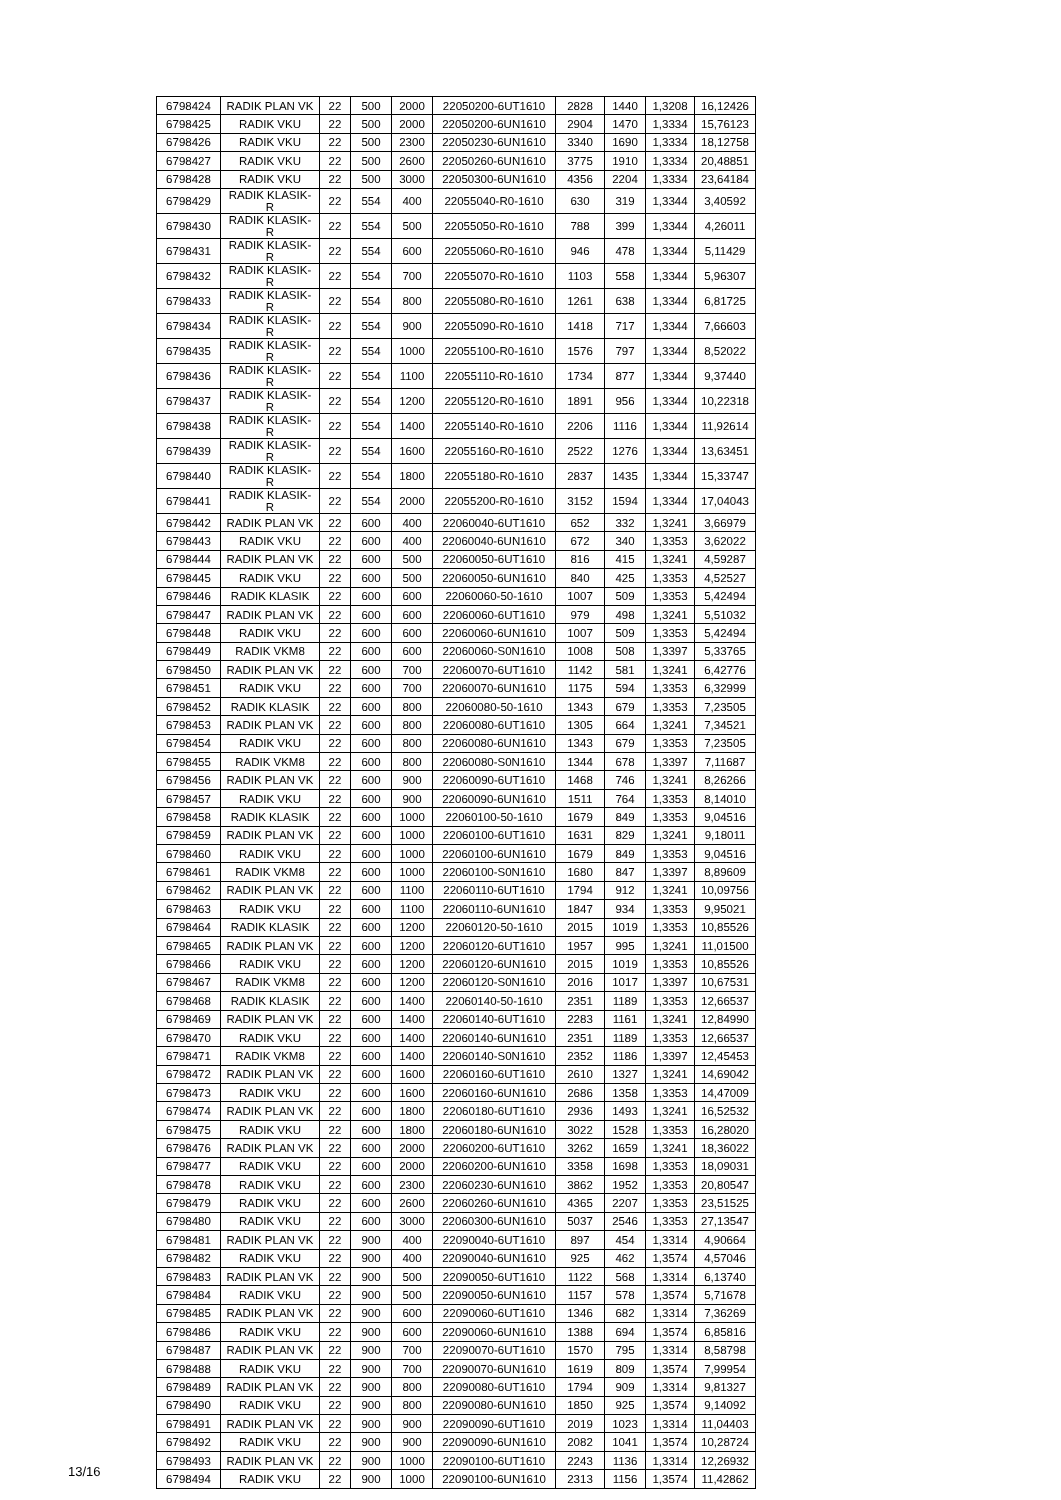| 6798424 | RADIK PLAN VK | 22 | 500 | 2000 | 22050200-6UT1610 | 2828 | 1440 | 1,3208 | 16,12426 |
| 6798425 | RADIK VKU | 22 | 500 | 2000 | 22050200-6UN1610 | 2904 | 1470 | 1,3334 | 15,76123 |
| 6798426 | RADIK VKU | 22 | 500 | 2300 | 22050230-6UN1610 | 3340 | 1690 | 1,3334 | 18,12758 |
| 6798427 | RADIK VKU | 22 | 500 | 2600 | 22050260-6UN1610 | 3775 | 1910 | 1,3334 | 20,48851 |
| 6798428 | RADIK VKU | 22 | 500 | 3000 | 22050300-6UN1610 | 4356 | 2204 | 1,3334 | 23,64184 |
| 6798429 | RADIK KLASIK-R | 22 | 554 | 400 | 22055040-R0-1610 | 630 | 319 | 1,3344 | 3,40592 |
| 6798430 | RADIK KLASIK-R | 22 | 554 | 500 | 22055050-R0-1610 | 788 | 399 | 1,3344 | 4,26011 |
| 6798431 | RADIK KLASIK-R | 22 | 554 | 600 | 22055060-R0-1610 | 946 | 478 | 1,3344 | 5,11429 |
| 6798432 | RADIK KLASIK-R | 22 | 554 | 700 | 22055070-R0-1610 | 1103 | 558 | 1,3344 | 5,96307 |
| 6798433 | RADIK KLASIK-R | 22 | 554 | 800 | 22055080-R0-1610 | 1261 | 638 | 1,3344 | 6,81725 |
| 6798434 | RADIK KLASIK-R | 22 | 554 | 900 | 22055090-R0-1610 | 1418 | 717 | 1,3344 | 7,66603 |
| 6798435 | RADIK KLASIK-R | 22 | 554 | 1000 | 22055100-R0-1610 | 1576 | 797 | 1,3344 | 8,52022 |
| 6798436 | RADIK KLASIK-R | 22 | 554 | 1100 | 22055110-R0-1610 | 1734 | 877 | 1,3344 | 9,37440 |
| 6798437 | RADIK KLASIK-R | 22 | 554 | 1200 | 22055120-R0-1610 | 1891 | 956 | 1,3344 | 10,22318 |
| 6798438 | RADIK KLASIK-R | 22 | 554 | 1400 | 22055140-R0-1610 | 2206 | 1116 | 1,3344 | 11,92614 |
| 6798439 | RADIK KLASIK-R | 22 | 554 | 1600 | 22055160-R0-1610 | 2522 | 1276 | 1,3344 | 13,63451 |
| 6798440 | RADIK KLASIK-R | 22 | 554 | 1800 | 22055180-R0-1610 | 2837 | 1435 | 1,3344 | 15,33747 |
| 6798441 | RADIK KLASIK-R | 22 | 554 | 2000 | 22055200-R0-1610 | 3152 | 1594 | 1,3344 | 17,04043 |
| 6798442 | RADIK PLAN VK | 22 | 600 | 400 | 22060040-6UT1610 | 652 | 332 | 1,3241 | 3,66979 |
| 6798443 | RADIK VKU | 22 | 600 | 400 | 22060040-6UN1610 | 672 | 340 | 1,3353 | 3,62022 |
| 6798444 | RADIK PLAN VK | 22 | 600 | 500 | 22060050-6UT1610 | 816 | 415 | 1,3241 | 4,59287 |
| 6798445 | RADIK VKU | 22 | 600 | 500 | 22060050-6UN1610 | 840 | 425 | 1,3353 | 4,52527 |
| 6798446 | RADIK KLASIK | 22 | 600 | 600 | 22060060-50-1610 | 1007 | 509 | 1,3353 | 5,42494 |
| 6798447 | RADIK PLAN VK | 22 | 600 | 600 | 22060060-6UT1610 | 979 | 498 | 1,3241 | 5,51032 |
| 6798448 | RADIK VKU | 22 | 600 | 600 | 22060060-6UN1610 | 1007 | 509 | 1,3353 | 5,42494 |
| 6798449 | RADIK VKM8 | 22 | 600 | 600 | 22060060-S0N1610 | 1008 | 508 | 1,3397 | 5,33765 |
| 6798450 | RADIK PLAN VK | 22 | 600 | 700 | 22060070-6UT1610 | 1142 | 581 | 1,3241 | 6,42776 |
| 6798451 | RADIK VKU | 22 | 600 | 700 | 22060070-6UN1610 | 1175 | 594 | 1,3353 | 6,32999 |
| 6798452 | RADIK KLASIK | 22 | 600 | 800 | 22060080-50-1610 | 1343 | 679 | 1,3353 | 7,23505 |
| 6798453 | RADIK PLAN VK | 22 | 600 | 800 | 22060080-6UT1610 | 1305 | 664 | 1,3241 | 7,34521 |
| 6798454 | RADIK VKU | 22 | 600 | 800 | 22060080-6UN1610 | 1343 | 679 | 1,3353 | 7,23505 |
| 6798455 | RADIK VKM8 | 22 | 600 | 800 | 22060080-S0N1610 | 1344 | 678 | 1,3397 | 7,11687 |
| 6798456 | RADIK PLAN VK | 22 | 600 | 900 | 22060090-6UT1610 | 1468 | 746 | 1,3241 | 8,26266 |
| 6798457 | RADIK VKU | 22 | 600 | 900 | 22060090-6UN1610 | 1511 | 764 | 1,3353 | 8,14010 |
| 6798458 | RADIK KLASIK | 22 | 600 | 1000 | 22060100-50-1610 | 1679 | 849 | 1,3353 | 9,04516 |
| 6798459 | RADIK PLAN VK | 22 | 600 | 1000 | 22060100-6UT1610 | 1631 | 829 | 1,3241 | 9,18011 |
| 6798460 | RADIK VKU | 22 | 600 | 1000 | 22060100-6UN1610 | 1679 | 849 | 1,3353 | 9,04516 |
| 6798461 | RADIK VKM8 | 22 | 600 | 1000 | 22060100-S0N1610 | 1680 | 847 | 1,3397 | 8,89609 |
| 6798462 | RADIK PLAN VK | 22 | 600 | 1100 | 22060110-6UT1610 | 1794 | 912 | 1,3241 | 10,09756 |
| 6798463 | RADIK VKU | 22 | 600 | 1100 | 22060110-6UN1610 | 1847 | 934 | 1,3353 | 9,95021 |
| 6798464 | RADIK KLASIK | 22 | 600 | 1200 | 22060120-50-1610 | 2015 | 1019 | 1,3353 | 10,85526 |
| 6798465 | RADIK PLAN VK | 22 | 600 | 1200 | 22060120-6UT1610 | 1957 | 995 | 1,3241 | 11,01500 |
| 6798466 | RADIK VKU | 22 | 600 | 1200 | 22060120-6UN1610 | 2015 | 1019 | 1,3353 | 10,85526 |
| 6798467 | RADIK VKM8 | 22 | 600 | 1200 | 22060120-S0N1610 | 2016 | 1017 | 1,3397 | 10,67531 |
| 6798468 | RADIK KLASIK | 22 | 600 | 1400 | 22060140-50-1610 | 2351 | 1189 | 1,3353 | 12,66537 |
| 6798469 | RADIK PLAN VK | 22 | 600 | 1400 | 22060140-6UT1610 | 2283 | 1161 | 1,3241 | 12,84990 |
| 6798470 | RADIK VKU | 22 | 600 | 1400 | 22060140-6UN1610 | 2351 | 1189 | 1,3353 | 12,66537 |
| 6798471 | RADIK VKM8 | 22 | 600 | 1400 | 22060140-S0N1610 | 2352 | 1186 | 1,3397 | 12,45453 |
| 6798472 | RADIK PLAN VK | 22 | 600 | 1600 | 22060160-6UT1610 | 2610 | 1327 | 1,3241 | 14,69042 |
| 6798473 | RADIK VKU | 22 | 600 | 1600 | 22060160-6UN1610 | 2686 | 1358 | 1,3353 | 14,47009 |
| 6798474 | RADIK PLAN VK | 22 | 600 | 1800 | 22060180-6UT1610 | 2936 | 1493 | 1,3241 | 16,52532 |
| 6798475 | RADIK VKU | 22 | 600 | 1800 | 22060180-6UN1610 | 3022 | 1528 | 1,3353 | 16,28020 |
| 6798476 | RADIK PLAN VK | 22 | 600 | 2000 | 22060200-6UT1610 | 3262 | 1659 | 1,3241 | 18,36022 |
| 6798477 | RADIK VKU | 22 | 600 | 2000 | 22060200-6UN1610 | 3358 | 1698 | 1,3353 | 18,09031 |
| 6798478 | RADIK VKU | 22 | 600 | 2300 | 22060230-6UN1610 | 3862 | 1952 | 1,3353 | 20,80547 |
| 6798479 | RADIK VKU | 22 | 600 | 2600 | 22060260-6UN1610 | 4365 | 2207 | 1,3353 | 23,51525 |
| 6798480 | RADIK VKU | 22 | 600 | 3000 | 22060300-6UN1610 | 5037 | 2546 | 1,3353 | 27,13547 |
| 6798481 | RADIK PLAN VK | 22 | 900 | 400 | 22090040-6UT1610 | 897 | 454 | 1,3314 | 4,90664 |
| 6798482 | RADIK VKU | 22 | 900 | 400 | 22090040-6UN1610 | 925 | 462 | 1,3574 | 4,57046 |
| 6798483 | RADIK PLAN VK | 22 | 900 | 500 | 22090050-6UT1610 | 1122 | 568 | 1,3314 | 6,13740 |
| 6798484 | RADIK VKU | 22 | 900 | 500 | 22090050-6UN1610 | 1157 | 578 | 1,3574 | 5,71678 |
| 6798485 | RADIK PLAN VK | 22 | 900 | 600 | 22090060-6UT1610 | 1346 | 682 | 1,3314 | 7,36269 |
| 6798486 | RADIK VKU | 22 | 900 | 600 | 22090060-6UN1610 | 1388 | 694 | 1,3574 | 6,85816 |
| 6798487 | RADIK PLAN VK | 22 | 900 | 700 | 22090070-6UT1610 | 1570 | 795 | 1,3314 | 8,58798 |
| 6798488 | RADIK VKU | 22 | 900 | 700 | 22090070-6UN1610 | 1619 | 809 | 1,3574 | 7,99954 |
| 6798489 | RADIK PLAN VK | 22 | 900 | 800 | 22090080-6UT1610 | 1794 | 909 | 1,3314 | 9,81327 |
| 6798490 | RADIK VKU | 22 | 900 | 800 | 22090080-6UN1610 | 1850 | 925 | 1,3574 | 9,14092 |
| 6798491 | RADIK PLAN VK | 22 | 900 | 900 | 22090090-6UT1610 | 2019 | 1023 | 1,3314 | 11,04403 |
| 6798492 | RADIK VKU | 22 | 900 | 900 | 22090090-6UN1610 | 2082 | 1041 | 1,3574 | 10,28724 |
| 6798493 | RADIK PLAN VK | 22 | 900 | 1000 | 22090100-6UT1610 | 2243 | 1136 | 1,3314 | 12,26932 |
| 6798494 | RADIK VKU | 22 | 900 | 1000 | 22090100-6UN1610 | 2313 | 1156 | 1,3574 | 11,42862 |
13/16